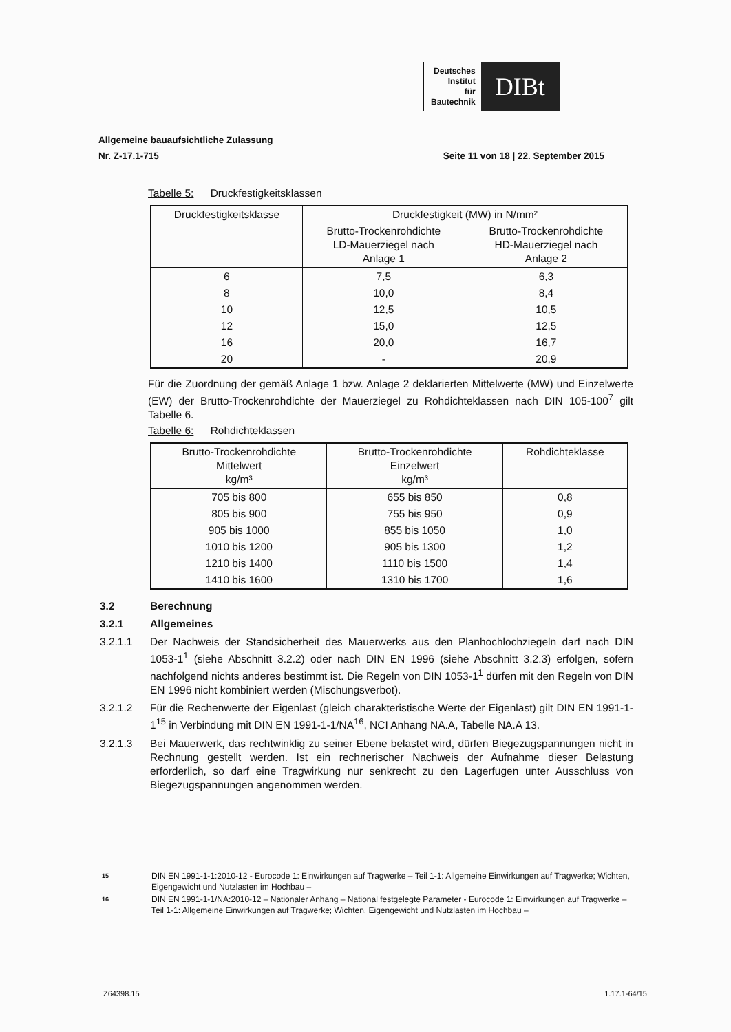Deutsches
Institut
für
Bautechnik
DIBt
Allgemeine bauaufsichtliche Zulassung
Nr. Z-17.1-715 Seite 11 von 18 | 22. September 2015
Tabelle 5: Druckfestigkeitsklassen
| Druckfestigkeitsklasse | Druckfestigkeit (MW) in N/mm² | |
| --- | --- | --- |
| | Brutto-Trockenrohdichte LD-Mauerziegel nach Anlage 1 | Brutto-Trockenrohdichte HD-Mauerziegel nach Anlage 2 |
| 6 | 7,5 | 6,3 |
| 8 | 10,0 | 8,4 |
| 10 | 12,5 | 10,5 |
| 12 | 15,0 | 12,5 |
| 16 | 20,0 | 16,7 |
| 20 | - | 20,9 |
Für die Zuordnung der gemäß Anlage 1 bzw. Anlage 2 deklarierten Mittelwerte (MW) und Einzelwerte (EW) der Brutto-Trockenrohdichte der Mauerziegel zu Rohdichteklassen nach DIN 105-100<sup>7</sup> gilt Tabelle 6.
Tabelle 6: Rohdichteklassen
| Brutto-Trockenrohdichte Mittelwert kg/m³ | Brutto-Trockenrohdichte Einzelwert kg/m³ | Rohdichteklasse |
| --- | --- | --- |
| 705 bis 800 | 655 bis 850 | 0,8 |
| 805 bis 900 | 755 bis 950 | 0,9 |
| 905 bis 1000 | 855 bis 1050 | 1,0 |
| 1010 bis 1200 | 905 bis 1300 | 1,2 |
| 1210 bis 1400 | 1110 bis 1500 | 1,4 |
| 1410 bis 1600 | 1310 bis 1700 | 1,6 |
3.2 Berechnung
3.2.1 Allgemeines
3.2.1.1 Der Nachweis der Standsicherheit des Mauerwerks aus den Planhochlochziegeln darf nach DIN 1053-1<sup>1</sup> (siehe Abschnitt 3.2.2) oder nach DIN EN 1996 (siehe Abschnitt 3.2.3) erfolgen, sofern nachfolgend nichts anderes bestimmt ist. Die Regeln von DIN 1053-1<sup>1</sup> dürfen mit den Regeln von DIN EN 1996 nicht kombiniert werden (Mischungsverbot).
3.2.1.2 Für die Rechenwerte der Eigenlast (gleich charakteristische Werte der Eigenlast) gilt DIN EN 1991-1-1<sup>15</sup> in Verbindung mit DIN EN 1991-1-1/NA<sup>16</sup>, NCI Anhang NA.A, Tabelle NA.A 13.
3.2.1.3 Bei Mauerwerk, das rechtwinklig zu seiner Ebene belastet wird, dürfen Biegezugspannungen nicht in Rechnung gestellt werden. Ist ein rechnerischer Nachweis der Aufnahme dieser Belastung erforderlich, so darf eine Tragwirkung nur senkrecht zu den Lagerfugen unter Ausschluss von Biegezugspannungen angenommen werden.
15 DIN EN 1991-1-1:2010-12 - Eurocode 1: Einwirkungen auf Tragwerke – Teil 1-1: Allgemeine Einwirkungen auf Tragwerke; Wichten, Eigengewicht und Nutzlasten im Hochbau –
16 DIN EN 1991-1-1/NA:2010-12 – Nationaler Anhang – National festgelegte Parameter - Eurocode 1: Einwirkungen auf Tragwerke – Teil 1-1: Allgemeine Einwirkungen auf Tragwerke; Wichten, Eigengewicht und Nutzlasten im Hochbau –
Z64398.15 1.17.1-64/15